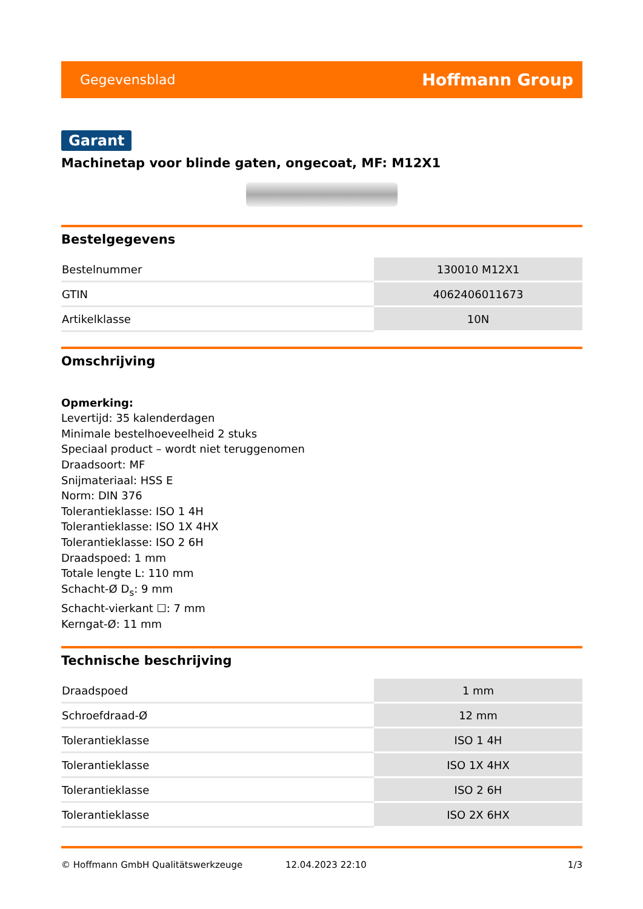Gegevensblad Hoffmann Group
Garant
Machinetap voor blinde gaten, ongecoat, MF: M12X1
Bestelgegevens
| Bestelnummer | 130010 M12X1 |
| GTIN | 4062406011673 |
| Artikelklasse | 10N |
Omschrijving
Opmerking:
Levertijd: 35 kalenderdagen
Minimale bestelhoeveelheid 2 stuks
Speciaal product – wordt niet teruggenomen
Draadsoort: MF
Snijmateriaal: HSS E
Norm: DIN 376
Tolerantieklasse: ISO 1 4H
Tolerantieklasse: ISO 1X 4HX
Tolerantieklasse: ISO 2 6H
Draadspoed: 1 mm
Totale lengte L: 110 mm
Schacht-Ø D<sub>s</sub>: 9 mm
Schacht-vierkant ☐: 7 mm
Kerngat-Ø: 11 mm
Technische beschrijving
| Draadspoed | 1 mm |
| Schroefdraad-Ø | 12 mm |
| Tolerantieklasse | ISO 1 4H |
| Tolerantieklasse | ISO 1X 4HX |
| Tolerantieklasse | ISO 2 6H |
| Tolerantieklasse | ISO 2X 6HX |
© Hoffmann GmbH Qualitätswerkzeuge 12.04.2023 22:10 1/3